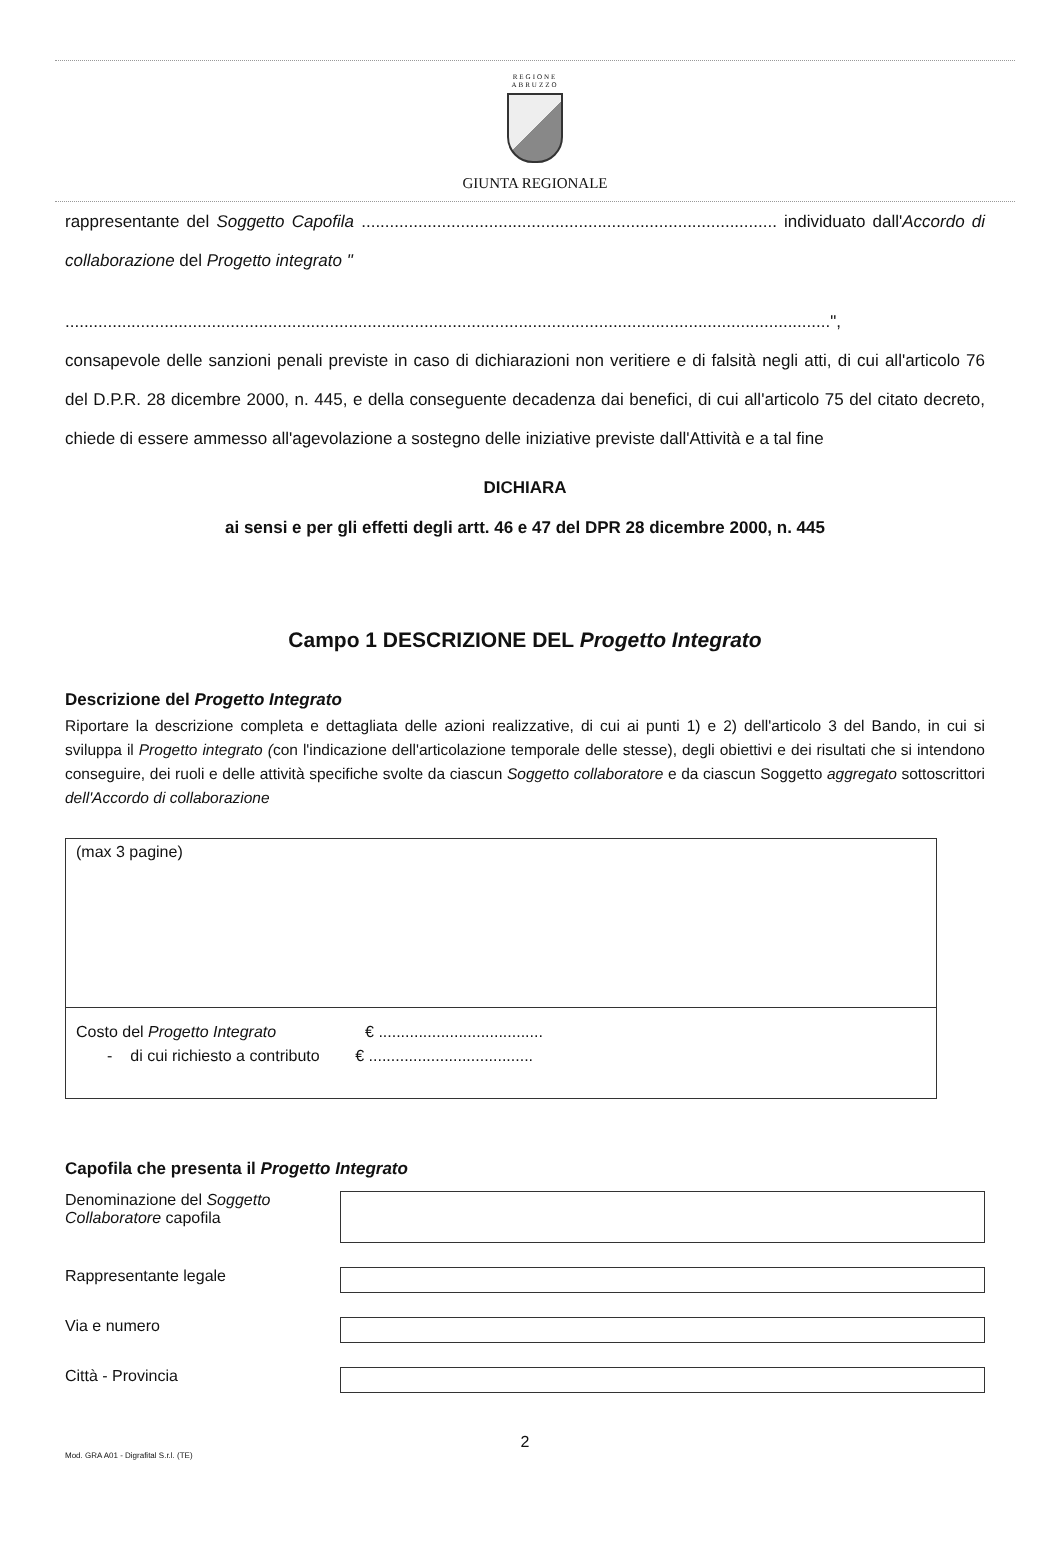REGIONE
ABRUZZO
GIUNTA REGIONALE
rappresentante del Soggetto Capofila ........................................................................................ individuato dall'Accordo di collaborazione del Progetto integrato "
..................................................................................................................................................................",
consapevole delle sanzioni penali previste in caso di dichiarazioni non veritiere e di falsità negli atti, di cui all'articolo 76 del D.P.R. 28 dicembre 2000, n. 445, e della conseguente decadenza dai benefici, di cui all'articolo 75 del citato decreto, chiede di essere ammesso all'agevolazione a sostegno delle iniziative previste dall'Attività e a tal fine
DICHIARA
ai sensi e per gli effetti degli artt. 46 e 47 del DPR 28 dicembre 2000, n. 445
Campo 1 DESCRIZIONE DEL Progetto Integrato
Descrizione del Progetto Integrato
Riportare la descrizione completa e dettagliata delle azioni realizzative, di cui ai punti 1) e 2) dell'articolo 3 del Bando, in cui si sviluppa il Progetto integrato (con l'indicazione dell'articolazione temporale delle stesse), degli obiettivi e dei risultati che si intendono conseguire, dei ruoli e delle attività specifiche svolte da ciascun Soggetto collaboratore e da ciascun Soggetto aggregato sottoscrittori dell'Accordo di collaborazione
(max 3 pagine)
Costo del Progetto Integrato € .....................................
- di cui richiesto a contributo € .....................................
Capofila che presenta il Progetto Integrato
Denominazione del Soggetto Collaboratore capofila
Rappresentante legale
Via e numero
Città - Provincia
2
Mod. GRA A01 - Digrafital S.r.l. (TE)